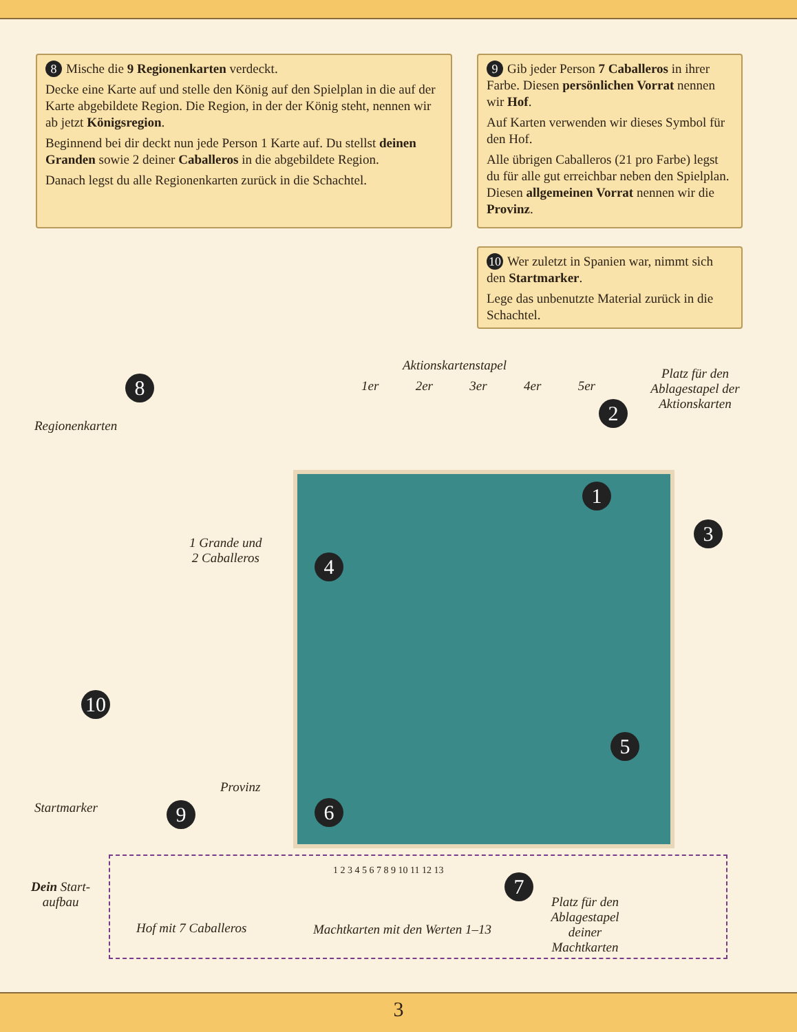8 Mische die 9 Regionenkarten verdeckt.
Decke eine Karte auf und stelle den König auf den Spielplan in die auf der Karte abgebildete Region. Die Region, in der der König steht, nennen wir ab jetzt Königsregion.
Beginnend bei dir deckt nun jede Person 1 Karte auf. Du stellst deinen Granden sowie 2 deiner Caballeros in die abgebildete Region.
Danach legst du alle Regionenkarten zurück in die Schachtel.
9 Gib jeder Person 7 Caballeros in ihrer Farbe. Diesen persönlichen Vorrat nennen wir Hof.
Auf Karten verwenden wir dieses Symbol für den Hof.
Alle übrigen Caballeros (21 pro Farbe) legst du für alle gut erreichbar neben den Spielplan. Diesen allgemeinen Vorrat nennen wir die Provinz.
10 Wer zuletzt in Spanien war, nimmt sich den Startmarker.
Lege das unbenutzte Material zurück in die Schachtel.
Regionenkarten
8
Aktionskartenstapel
1er 2er 3er 4er 5er
2
Platz für den Ablagestapel der Aktionskarten
1 Grande und
2 Caballeros
1
3
4
5
6
10
Startmarker
Provinz
9
Dein Start-
aufbau
Hof mit 7 Caballeros
Machtkarten mit den Werten 1–13
1 2 3 4 5 6 7 8 9 10 11 12 13
7
Platz für den Ablagestapel deiner Machtkarten
3